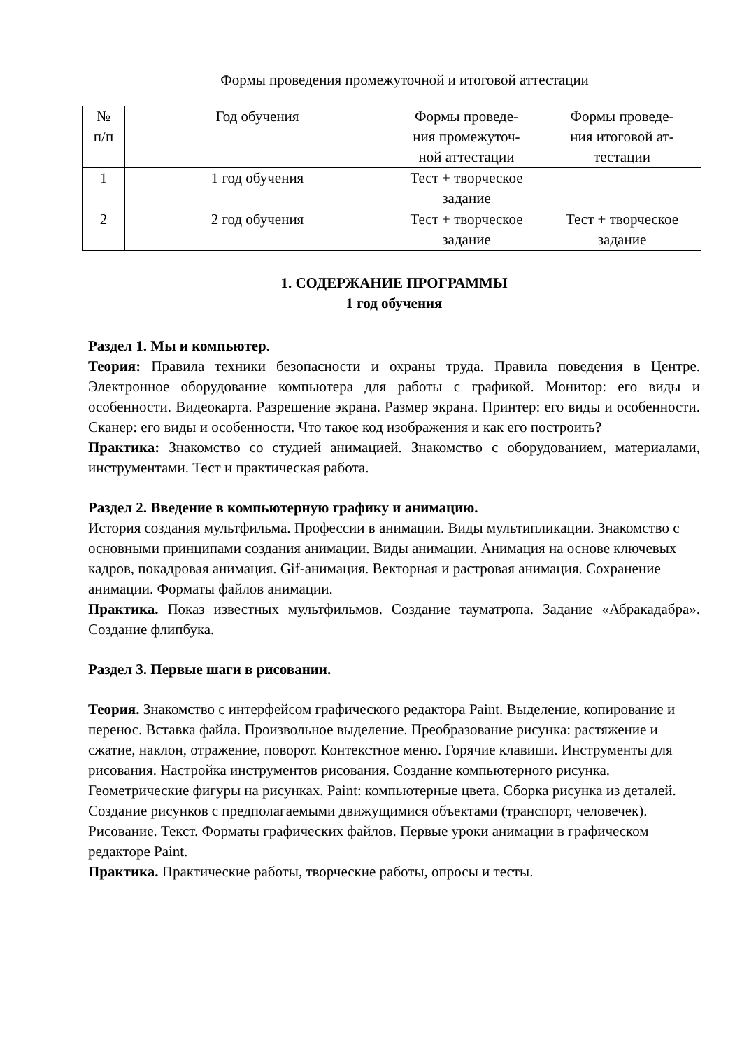Формы проведения промежуточной и итоговой аттестации
| № п/п | Год обучения | Формы проведе- ния промежуточ- ной аттестации | Формы проведе- ния итоговой ат- тестации |
| 1 | 1 год обучения | Тест + творческое задание | |
| 2 | 2 год обучения | Тест + творческое задание | Тест + творческое задание |
1. СОДЕРЖАНИЕ ПРОГРАММЫ
1 год обучения
Раздел 1. Мы и компьютер.
Теория: Правила техники безопасности и охраны труда. Правила поведения в Центре. Электронное оборудование компьютера для работы с графикой. Монитор: его виды и особенности. Видеокарта. Разрешение экрана. Размер экрана. Принтер: его виды и особенности. Сканер: его виды и особенности. Что такое код изображения и как его построить?
Практика: Знакомство со студией анимацией. Знакомство с оборудованием, материалами, инструментами. Тест и практическая работа.
Раздел 2. Введение в компьютерную графику и анимацию.
История создания мультфильма. Профессии в анимации. Виды мультипликации. Знакомство с основными принципами создания анимации. Виды анимации. Анимация на основе ключевых кадров, покадровая анимация. Gif-анимация. Векторная и растровая анимация. Сохранение анимации. Форматы файлов анимации.
Практика. Показ известных мультфильмов. Создание тауматропа. Задание «Абракадабра». Создание флипбука.
Раздел 3. Первые шаги в рисовании.
Теория. Знакомство с интерфейсом графического редактора Paint. Выделение, копирование и перенос. Вставка файла. Произвольное выделение. Преобразование рисунка: растяжение и сжатие, наклон, отражение, поворот. Контекстное меню. Горячие клавиши. Инструменты для рисования. Настройка инструментов рисования. Создание компьютерного рисунка. Геометрические фигуры на рисунках. Paint: компьютерные цвета. Сборка рисунка из деталей. Создание рисунков с предполагаемыми движущимися объектами (транспорт, человечек). Рисование. Текст. Форматы графических файлов. Первые уроки анимации в графическом редакторе Paint.
Практика. Практические работы, творческие работы, опросы и тесты.